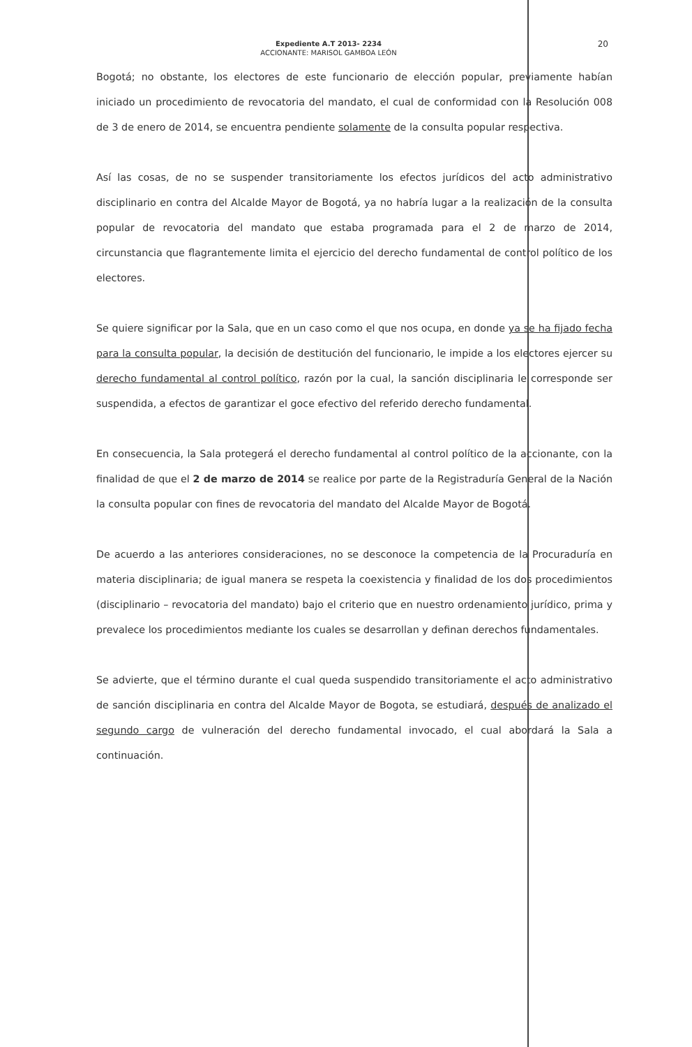20
Expediente A.T 2013- 2234
ACCIONANTE: MARISOL GAMBOA LEÓN
Bogotá; no obstante, los electores de este funcionario de elección popular, previamente habían iniciado un procedimiento de revocatoria del mandato, el cual de conformidad con la Resolución 008 de 3 de enero de 2014, se encuentra pendiente solamente de la consulta popular respectiva.
Así las cosas, de no se suspender transitoriamente los efectos jurídicos del acto administrativo disciplinario en contra del Alcalde Mayor de Bogotá, ya no habría lugar a la realización de la consulta popular de revocatoria del mandato que estaba programada para el 2 de marzo de 2014, circunstancia que flagrantemente limita el ejercicio del derecho fundamental de control político de los electores.
Se quiere significar por la Sala, que en un caso como el que nos ocupa, en donde ya se ha fijado fecha para la consulta popular, la decisión de destitución del funcionario, le impide a los electores ejercer su derecho fundamental al control político, razón por la cual, la sanción disciplinaria le corresponde ser suspendida, a efectos de garantizar el goce efectivo del referido derecho fundamental.
En consecuencia, la Sala protegerá el derecho fundamental al control político de la accionante, con la finalidad de que el 2 de marzo de 2014 se realice por parte de la Registraduría General de la Nación la consulta popular con fines de revocatoria del mandato del Alcalde Mayor de Bogotá.
De acuerdo a las anteriores consideraciones, no se desconoce la competencia de la Procuraduría en materia disciplinaria; de igual manera se respeta la coexistencia y finalidad de los dos procedimientos (disciplinario – revocatoria del mandato) bajo el criterio que en nuestro ordenamiento jurídico, prima y prevalece los procedimientos mediante los cuales se desarrollan y definan derechos fundamentales.
Se advierte, que el término durante el cual queda suspendido transitoriamente el acto administrativo de sanción disciplinaria en contra del Alcalde Mayor de Bogota, se estudiará, después de analizado el segundo cargo de vulneración del derecho fundamental invocado, el cual abordará la Sala a continuación.